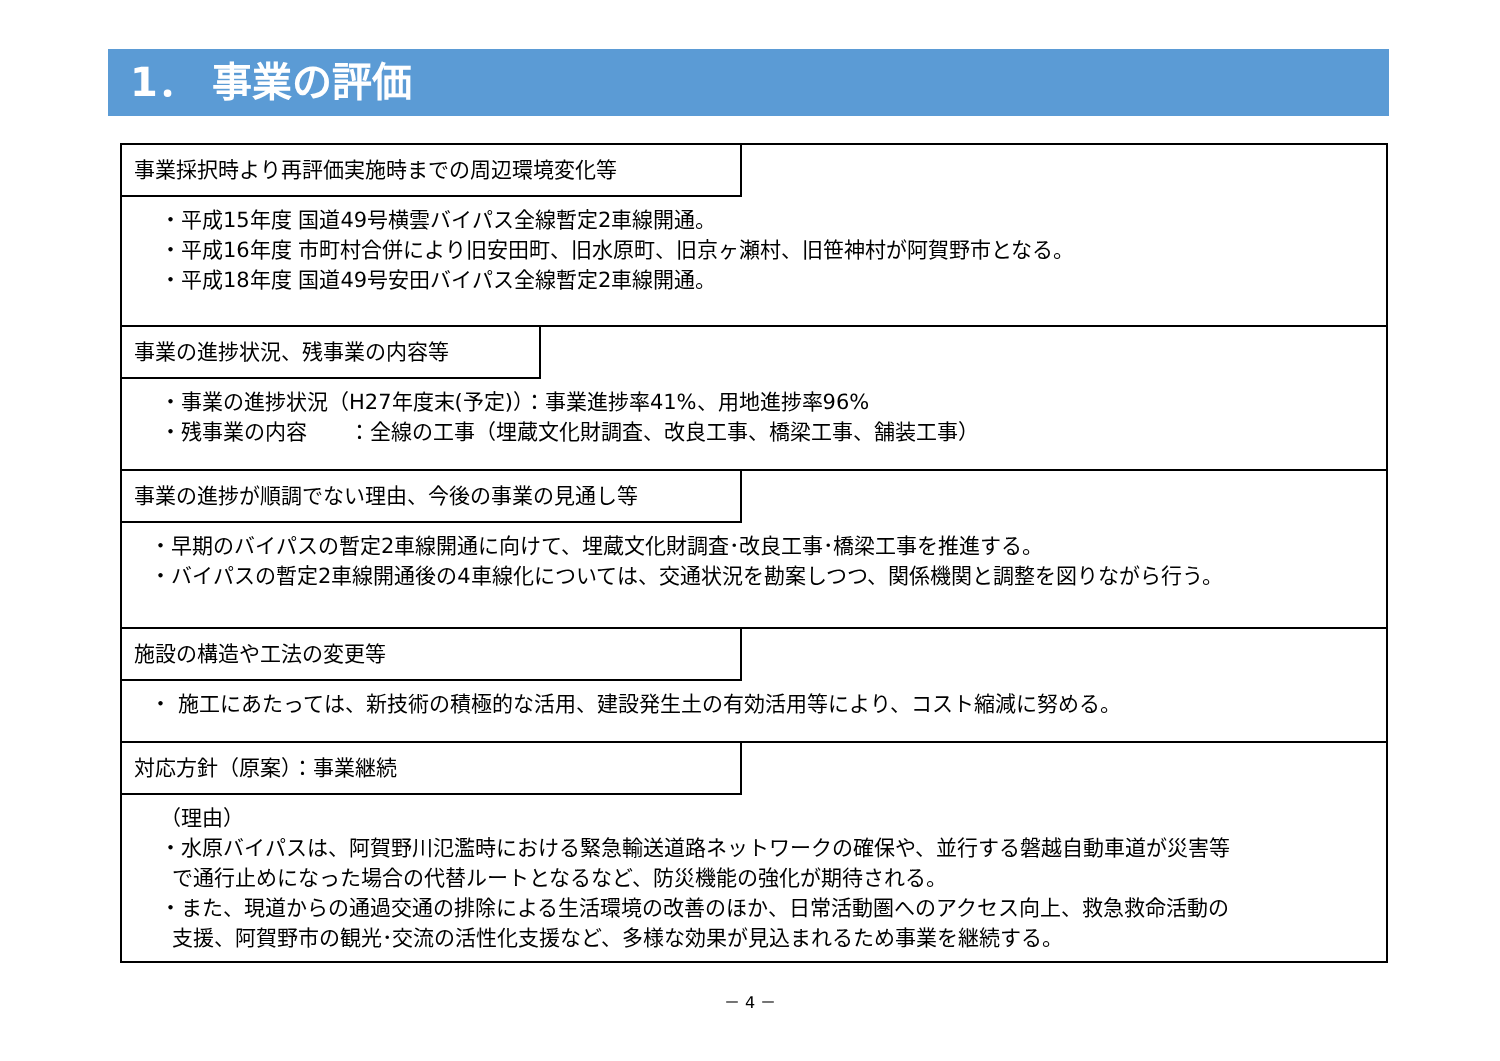1． 事業の評価
事業採択時より再評価実施時までの周辺環境変化等
・平成15年度 国道49号横雲バイパス全線暫定2車線開通。
・平成16年度 市町村合併により旧安田町、旧水原町、旧京ヶ瀬村、旧笹神村が阿賀野市となる。
・平成18年度 国道49号安田バイパス全線暫定2車線開通。
事業の進捗状況、残事業の内容等
・事業の進捗状況（H27年度末(予定)）：事業進捗率41%、用地進捗率96%
・残事業の内容　　：全線の工事（埋蔵文化財調査、改良工事、橋梁工事、舗装工事）
事業の進捗が順調でない理由、今後の事業の見通し等
・早期のバイパスの暫定2車線開通に向けて、埋蔵文化財調査･改良工事･橋梁工事を推進する。
・バイパスの暫定2車線開通後の4車線化については、交通状況を勘案しつつ、関係機関と調整を図りながら行う。
施設の構造や工法の変更等
・ 施工にあたっては、新技術の積極的な活用、建設発生土の有効活用等により、コスト縮減に努める。
対応方針（原案）：事業継続
（理由）
・水原バイパスは、阿賀野川氾濫時における緊急輸送道路ネットワークの確保や、並行する磐越自動車道が災害等
で通行止めになった場合の代替ルートとなるなど、防災機能の強化が期待される。
・また、現道からの通過交通の排除による生活環境の改善のほか、日常活動圏へのアクセス向上、救急救命活動の
支援、阿賀野市の観光･交流の活性化支援など、多様な効果が見込まれるため事業を継続する。
－ 4 －